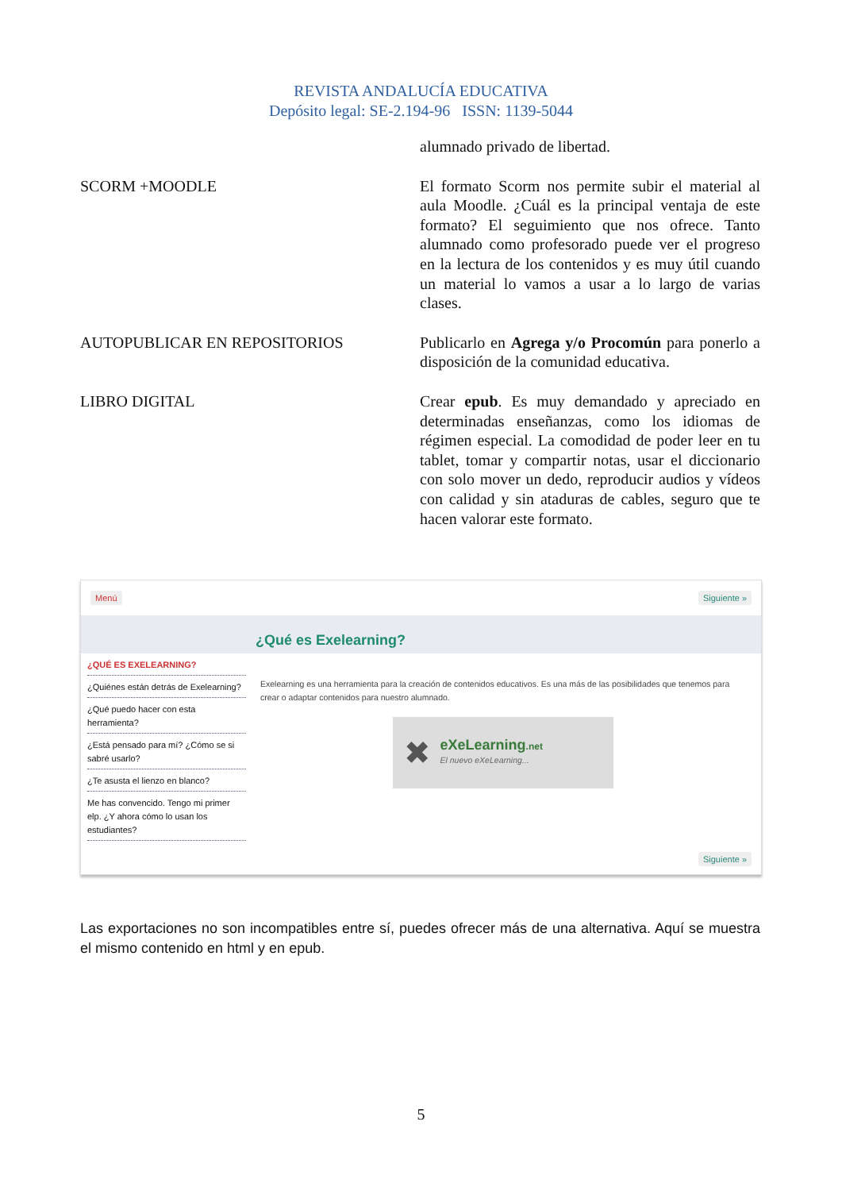REVISTA ANDALUCÍA EDUCATIVA
Depósito legal: SE-2.194-96 ISSN: 1139-5044
| | alumnado privado de libertad. |
| SCORM +MOODLE | El formato Scorm nos permite subir el material al aula Moodle. ¿Cuál es la principal ventaja de este formato? El seguimiento que nos ofrece. Tanto alumnado como profesorado puede ver el progreso en la lectura de los contenidos y es muy útil cuando un material lo vamos a usar a lo largo de varias clases. |
| AUTOPUBLICAR EN REPOSITORIOS | Publicarlo en Agrega y/o Procomún para ponerlo a disposición de la comunidad educativa. |
| LIBRO DIGITAL | Crear epub . Es muy demandado y apreciado en determinadas enseñanzas, como los idiomas de régimen especial. La comodidad de poder leer en tu tablet, tomar y compartir notas, usar el diccionario con solo mover un dedo, reproducir audios y vídeos con calidad y sin ataduras de cables, seguro que te hacen valorar este formato. |
Menú Siguiente »
¿Qué es Exelearning?
¿QUÉ ES EXELEARNING?
¿Quiénes están detrás de Exelearning?
¿Qué puedo hacer con esta herramienta?
¿Está pensado para mí? ¿Cómo se si sabré usarlo?
¿Te asusta el lienzo en blanco?
Me has convencido. Tengo mi primer elp. ¿Y ahora cómo lo usan los estudiantes?
Exelearning es una herramienta para la creación de contenidos educativos. Es una más de las posibilidades que tenemos para crear o adaptar contenidos para nuestro alumnado.
✖
eXeLearning.net
El nuevo eXeLearning...
Siguiente »
Las exportaciones no son incompatibles entre sí, puedes ofrecer más de una alternativa. Aquí se muestra el mismo contenido en html y en epub.
5